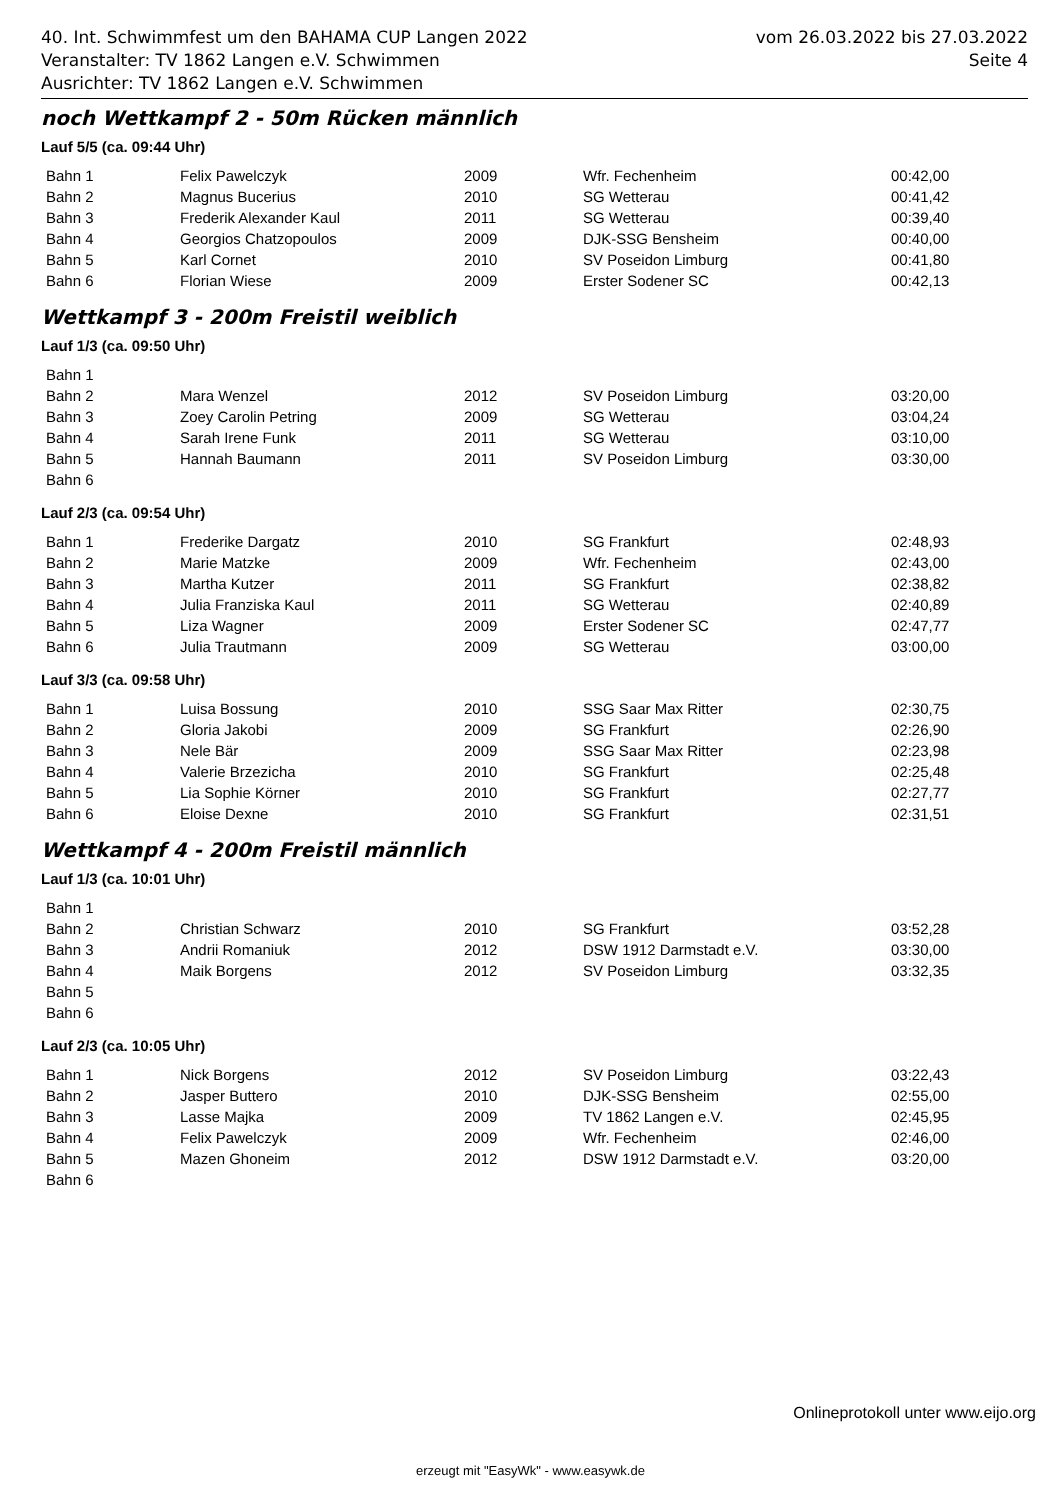40. Int. Schwimmfest um den BAHAMA CUP Langen 2022 vom 26.03.2022 bis 27.03.2022
Veranstalter: TV 1862 Langen e.V. Schwimmen Seite 4
Ausrichter: TV 1862 Langen e.V. Schwimmen
noch Wettkampf 2 - 50m Rücken männlich
Lauf 5/5 (ca. 09:44 Uhr)
| Bahn 1 | Felix Pawelczyk | 2009 | Wfr. Fechenheim | 00:42,00 |
| Bahn 2 | Magnus Bucerius | 2010 | SG Wetterau | 00:41,42 |
| Bahn 3 | Frederik Alexander Kaul | 2011 | SG Wetterau | 00:39,40 |
| Bahn 4 | Georgios Chatzopoulos | 2009 | DJK-SSG Bensheim | 00:40,00 |
| Bahn 5 | Karl Cornet | 2010 | SV Poseidon Limburg | 00:41,80 |
| Bahn 6 | Florian Wiese | 2009 | Erster Sodener SC | 00:42,13 |
Wettkampf 3 - 200m Freistil weiblich
Lauf 1/3 (ca. 09:50 Uhr)
| Bahn 1 | | | | |
| Bahn 2 | Mara Wenzel | 2012 | SV Poseidon Limburg | 03:20,00 |
| Bahn 3 | Zoey Carolin Petring | 2009 | SG Wetterau | 03:04,24 |
| Bahn 4 | Sarah Irene Funk | 2011 | SG Wetterau | 03:10,00 |
| Bahn 5 | Hannah Baumann | 2011 | SV Poseidon Limburg | 03:30,00 |
| Bahn 6 | | | | |
Lauf 2/3 (ca. 09:54 Uhr)
| Bahn 1 | Frederike Dargatz | 2010 | SG Frankfurt | 02:48,93 |
| Bahn 2 | Marie Matzke | 2009 | Wfr. Fechenheim | 02:43,00 |
| Bahn 3 | Martha Kutzer | 2011 | SG Frankfurt | 02:38,82 |
| Bahn 4 | Julia Franziska Kaul | 2011 | SG Wetterau | 02:40,89 |
| Bahn 5 | Liza Wagner | 2009 | Erster Sodener SC | 02:47,77 |
| Bahn 6 | Julia Trautmann | 2009 | SG Wetterau | 03:00,00 |
Lauf 3/3 (ca. 09:58 Uhr)
| Bahn 1 | Luisa Bossung | 2010 | SSG Saar Max Ritter | 02:30,75 |
| Bahn 2 | Gloria Jakobi | 2009 | SG Frankfurt | 02:26,90 |
| Bahn 3 | Nele Bär | 2009 | SSG Saar Max Ritter | 02:23,98 |
| Bahn 4 | Valerie Brzezicha | 2010 | SG Frankfurt | 02:25,48 |
| Bahn 5 | Lia Sophie Körner | 2010 | SG Frankfurt | 02:27,77 |
| Bahn 6 | Eloise Dexne | 2010 | SG Frankfurt | 02:31,51 |
Wettkampf 4 - 200m Freistil männlich
Lauf 1/3 (ca. 10:01 Uhr)
| Bahn 1 | | | | |
| Bahn 2 | Christian Schwarz | 2010 | SG Frankfurt | 03:52,28 |
| Bahn 3 | Andrii Romaniuk | 2012 | DSW 1912 Darmstadt e.V. | 03:30,00 |
| Bahn 4 | Maik Borgens | 2012 | SV Poseidon Limburg | 03:32,35 |
| Bahn 5 | | | | |
| Bahn 6 | | | | |
Lauf 2/3 (ca. 10:05 Uhr)
| Bahn 1 | Nick Borgens | 2012 | SV Poseidon Limburg | 03:22,43 |
| Bahn 2 | Jasper Buttero | 2010 | DJK-SSG Bensheim | 02:55,00 |
| Bahn 3 | Lasse Majka | 2009 | TV 1862 Langen e.V. | 02:45,95 |
| Bahn 4 | Felix Pawelczyk | 2009 | Wfr. Fechenheim | 02:46,00 |
| Bahn 5 | Mazen Ghoneim | 2012 | DSW 1912 Darmstadt e.V. | 03:20,00 |
| Bahn 6 | | | | |
Onlineprotokoll unter www.eijo.org
erzeugt mit "EasyWk" - www.easywk.de